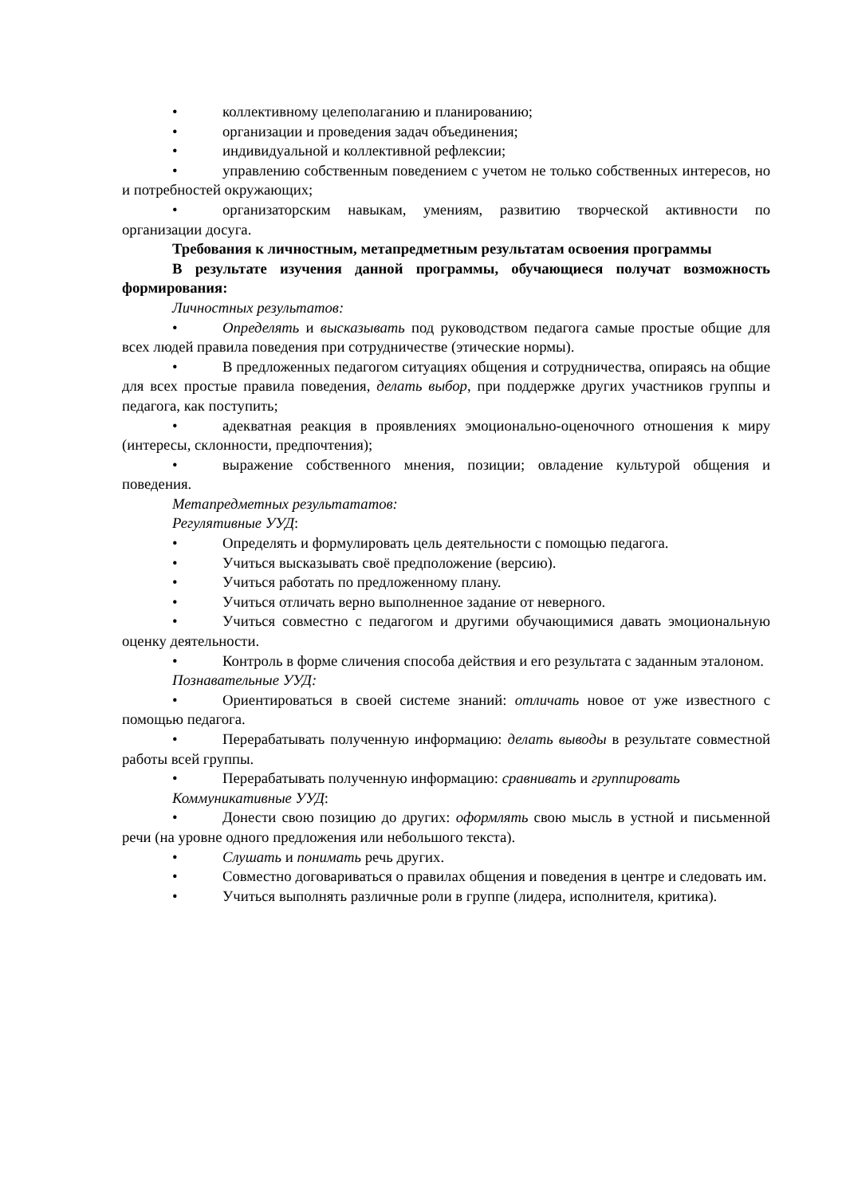• коллективному целеполаганию и планированию;
• организации и проведения задач объединения;
• индивидуальной и коллективной рефлексии;
• управлению собственным поведением с учетом не только собственных интересов, но и потребностей окружающих;
• организаторским навыкам, умениям, развитию творческой активности по организации досуга.
Требования к личностным, метапредметным результатам освоения программы
В результате изучения данной программы, обучающиеся получат возможность формирования:
Личностных результатов:
• Определять и высказывать под руководством педагога самые простые общие для всех людей правила поведения при сотрудничестве (этические нормы).
• В предложенных педагогом ситуациях общения и сотрудничества, опираясь на общие для всех простые правила поведения, делать выбор, при поддержке других участников группы и педагога, как поступить;
• адекватная реакция в проявлениях эмоционально-оценочного отношения к миру (интересы, склонности, предпочтения);
• выражение собственного мнения, позиции; овладение культурой общения и поведения.
Метапредметных результататов:
Регулятивные УУД:
• Определять и формулировать цель деятельности с помощью педагога.
• Учиться высказывать своё предположение (версию).
• Учиться работать по предложенному плану.
• Учиться отличать верно выполненное задание от неверного.
• Учиться совместно с педагогом и другими обучающимися давать эмоциональную оценку деятельности.
• Контроль в форме сличения способа действия и его результата с заданным эталоном.
Познавательные УУД:
• Ориентироваться в своей системе знаний: отличать новое от уже известного с помощью педагога.
• Перерабатывать полученную информацию: делать выводы в результате совместной работы всей группы.
• Перерабатывать полученную информацию: сравнивать и группировать
Коммуникативные УУД:
• Донести свою позицию до других: оформлять свою мысль в устной и письменной речи (на уровне одного предложения или небольшого текста).
• Слушать и понимать речь других.
• Совместно договариваться о правилах общения и поведения в центре и следовать им.
• Учиться выполнять различные роли в группе (лидера, исполнителя, критика).